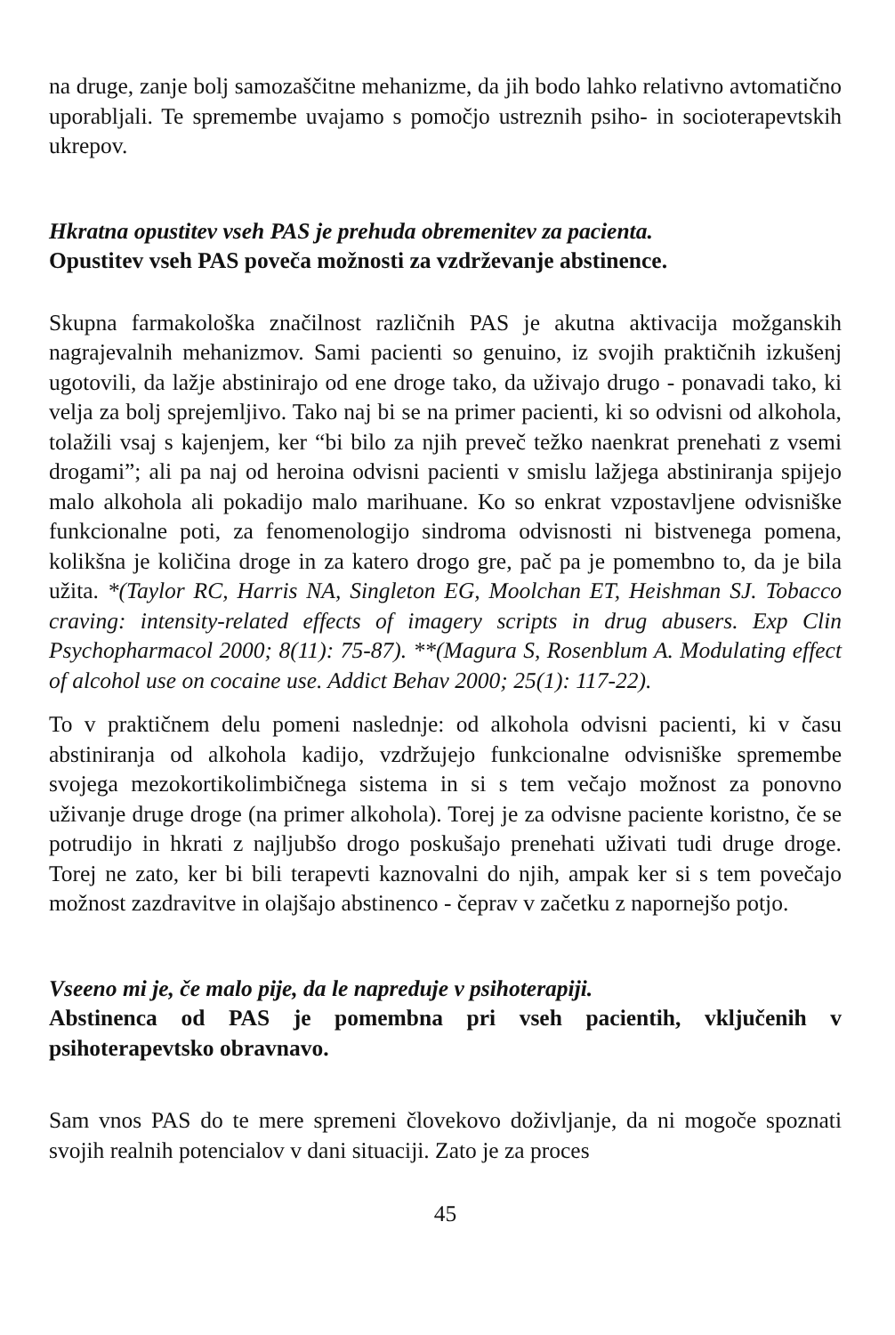na druge, zanje bolj samozaščitne mehanizme, da jih bodo lahko relativno avtomatično uporabljali. Te spremembe uvajamo s pomočjo ustreznih psiho- in socioterapevtskih ukrepov.
Hkratna opustitev vseh PAS je prehuda obremenitev za pacienta.
Opustitev vseh PAS poveča možnosti za vzdrževanje abstinence.
Skupna farmakološka značilnost različnih PAS je akutna aktivacija možganskih nagrajevalnih mehanizmov. Sami pacienti so genuino, iz svojih praktičnih izkušenj ugotovili, da lažje abstinirajo od ene droge tako, da uživajo drugo - ponavadi tako, ki velja za bolj sprejemljivo. Tako naj bi se na primer pacienti, ki so odvisni od alkohola, tolažili vsaj s kajenjem, ker “bi bilo za njih preveč težko naenkrat prenehati z vsemi drogami”; ali pa naj od heroina odvisni pacienti v smislu lažjega abstiniranja spijejo malo alkohola ali pokadijo malo marihuane. Ko so enkrat vzpostavljene odvisniške funkcionalne poti, za fenomenologijo sindroma odvisnosti ni bistvenega pomena, kolikšna je količina droge in za katero drogo gre, pač pa je pomembno to, da je bila užita. *(Taylor RC, Harris NA, Singleton EG, Moolchan ET, Heishman SJ. Tobacco craving: intensity-related effects of imagery scripts in drug abusers. Exp Clin Psychopharmacol 2000; 8(11): 75-87). **(Magura S, Rosenblum A. Modulating effect of alcohol use on cocaine use. Addict Behav 2000; 25(1): 117-22).
To v praktičnem delu pomeni naslednje: od alkohola odvisni pacienti, ki v času abstiniranja od alkohola kadijo, vzdržujejo funkcionalne odvisniške spremembe svojega mezokortikolimbičnega sistema in si s tem večajo možnost za ponovno uživanje druge droge (na primer alkohola). Torej je za odvisne paciente koristno, če se potrudijo in hkrati z najljubšo drogo poskušajo prenehati uživati tudi druge droge. Torej ne zato, ker bi bili terapevti kaznovalni do njih, ampak ker si s tem povečajo možnost zazdravitve in olajšajo abstinenco - čeprav v začetku z napornejšo potjo.
Vseeno mi je, če malo pije, da le napreduje v psihoterapiji.
Abstinenca od PAS je pomembna pri vseh pacientih, vključenih v psihoterapevtsko obravnavo.
Sam vnos PAS do te mere spremeni človekovo doživljanje, da ni mogoče spoznati svojih realnih potencialov v dani situaciji. Zato je za proces
45